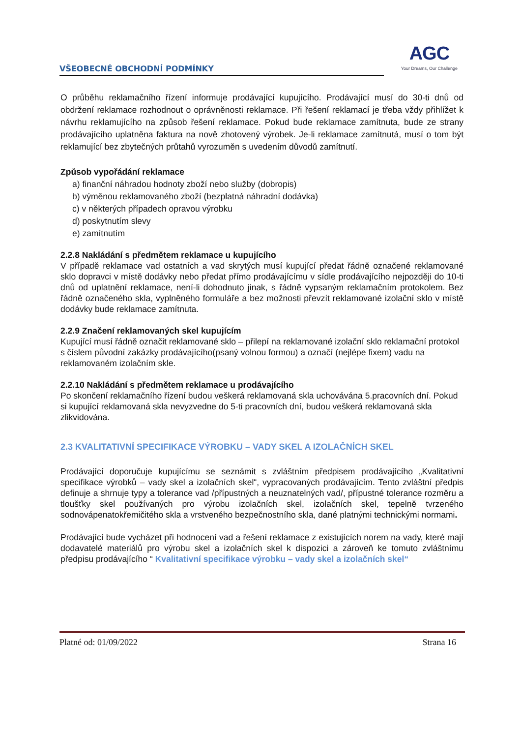VŠEOBECNÉ OBCHODNÍ PODMÍNKY
AGC
Your Dreams, Our Challenge
O průběhu reklamačního řízení informuje prodávající kupujícího. Prodávající musí do 30-ti dnů od obdržení reklamace rozhodnout o oprávněnosti reklamace. Při řešení reklamací je třeba vždy přihlížet k návrhu reklamujícího na způsob řešení reklamace. Pokud bude reklamace zamítnuta, bude ze strany prodávajícího uplatněna faktura na nově zhotovený výrobek. Je-li reklamace zamítnutá, musí o tom být reklamující bez zbytečných průtahů vyrozuměn s uvedením důvodů zamítnutí.
Způsob vypořádání reklamace
a) finanční náhradou hodnoty zboží nebo služby (dobropis)
b) výměnou reklamovaného zboží (bezplatná náhradní dodávka)
c) v některých případech opravou výrobku
d) poskytnutím slevy
e) zamítnutím
2.2.8 Nakládání s předmětem reklamace u kupujícího
V případě reklamace vad ostatních a vad skrytých musí kupující předat řádně označené reklamované sklo dopravci v místě dodávky nebo předat přímo prodávajícímu v sídle prodávajícího nejpozději do 10-ti dnů od uplatnění reklamace, není-li dohodnuto jinak, s řádně vypsaným reklamačním protokolem. Bez řádně označeného skla, vyplněného formuláře a bez možnosti převzít reklamované izolační sklo v místě dodávky bude reklamace zamítnuta.
2.2.9 Značení reklamovaných skel kupujícím
Kupující musí řádně označit reklamované sklo – přilepí na reklamované izolační sklo reklamační protokol s číslem původní zakázky prodávajícího(psaný volnou formou) a označí (nejlépe fixem) vadu na reklamovaném izolačním skle.
2.2.10 Nakládání s předmětem reklamace u prodávajícího
Po skončení reklamačního řízení budou veškerá reklamovaná skla uchovávána 5.pracovních dní. Pokud si kupující reklamovaná skla nevyzvedne do 5-ti pracovních dní, budou veškerá reklamovaná skla zlikvidována.
2.3 KVALITATIVNÍ SPECIFIKACE VÝROBKU – VADY SKEL A IZOLAČNÍCH SKEL
Prodávající doporučuje kupujícímu se seznámit s zvláštním předpisem prodávajícího „Kvalitativní specifikace výrobků – vady skel a izolačních skel“, vypracovaných prodávajícím. Tento zvláštní předpis definuje a shrnuje typy a tolerance vad /přípustných a neuznatelných vad/, přípustné tolerance rozměru a tloušťky skel používaných pro výrobu izolačních skel, izolačních skel, tepelně tvrzeného sodnovápenatokřemičitého skla a vrstveného bezpečnostního skla, dané platnými technickými normami.
Prodávající bude vycházet při hodnocení vad a řešení reklamace z existujících norem na vady, které mají dodavatelé materiálů pro výrobu skel a izolačních skel k dispozici a zároveň ke tomuto zvláštnímu předpisu prodávajícího “ Kvalitativní specifikace výrobku – vady skel a izolačních skel“
Platné od: 01/09/2022 Strana 16